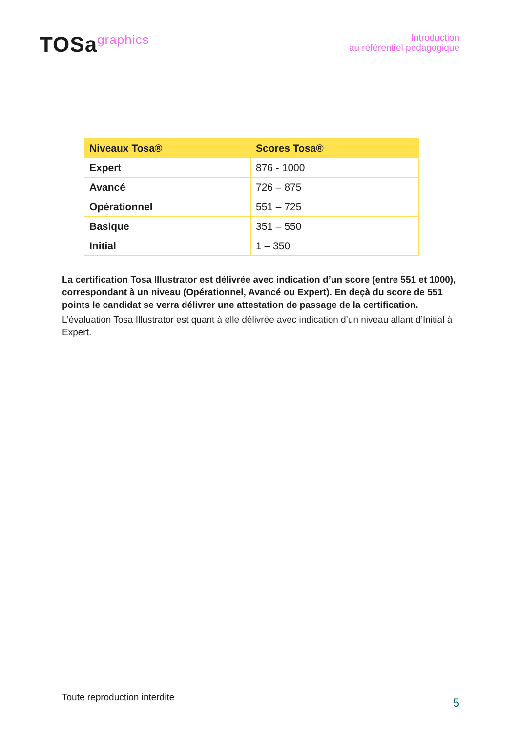TOSagraphics
Introduction
au référentiel pédagogique
| Niveaux Tosa® | Scores Tosa® |
| --- | --- |
| Expert | 876 - 1000 |
| Avancé | 726 – 875 |
| Opérationnel | 551 – 725 |
| Basique | 351 – 550 |
| Initial | 1 – 350 |
La certification Tosa Illustrator est délivrée avec indication d’un score (entre 551 et 1000), correspondant à un niveau (Opérationnel, Avancé ou Expert). En deçà du score de 551 points le candidat se verra délivrer une attestation de passage de la certification.
L’évaluation Tosa Illustrator est quant à elle délivrée avec indication d’un niveau allant d’Initial à Expert.
Toute reproduction interdite 5